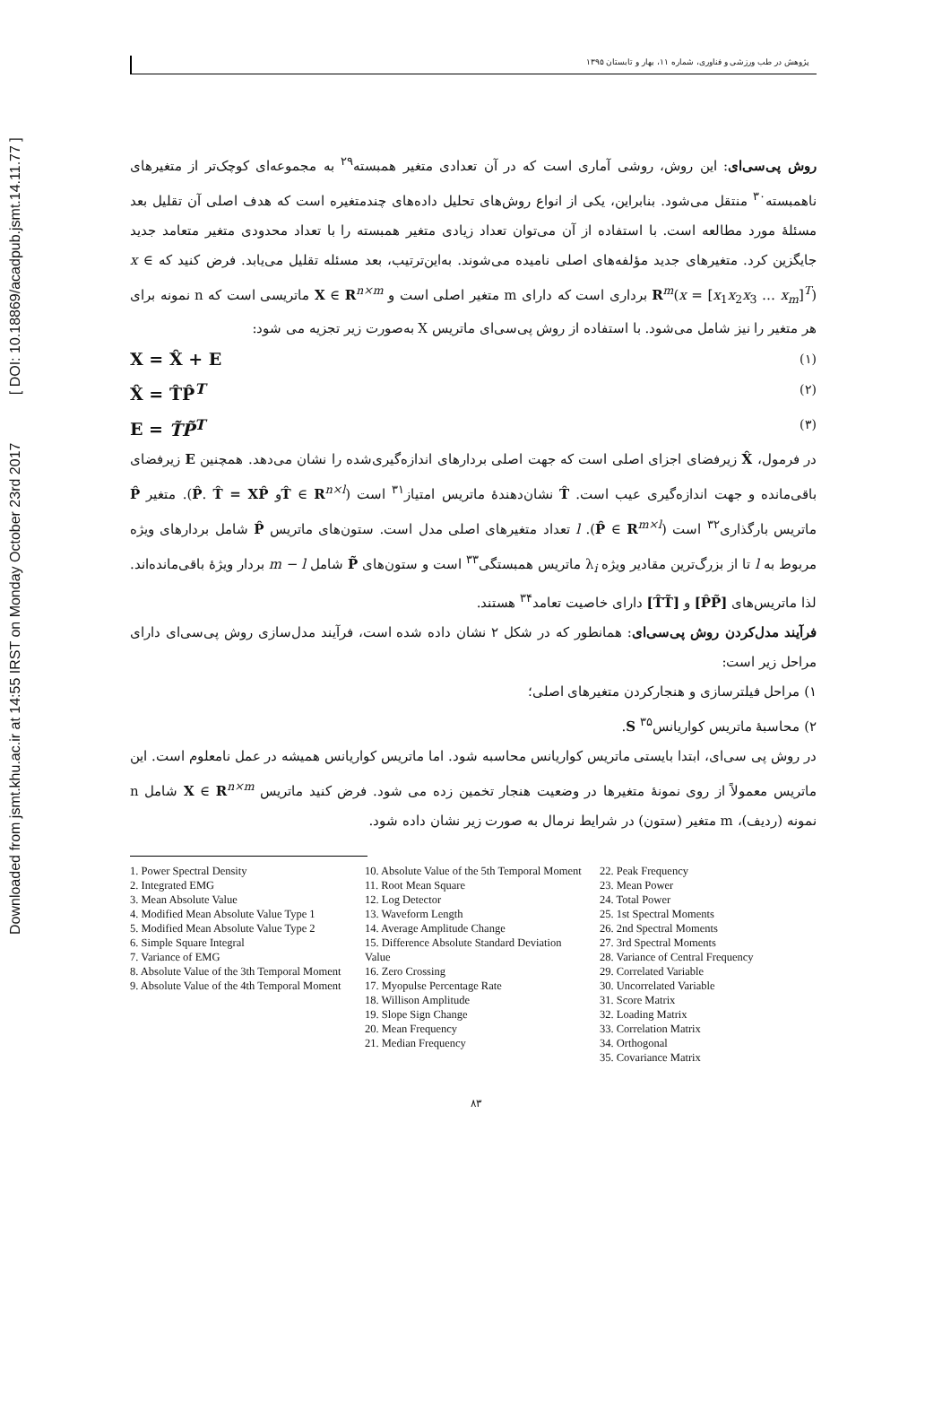Downloaded from jsmt.khu.ac.ir at 14:55 IRST on Monday October 23rd 2017 [ DOI: 10.18869/acadpub.jsmt.14.11.77 ]
پژوهش در طب ورزشی و فناوری، شماره ۱۱، بهار و تابستان ۱۳۹۵
روش پی‌سی‌ای: این روش، روشی آماری است که در آن تعدادی متغیر همبسته<sup>۲۹</sup> به مجموعه‌ای کوچک‌تر از متغیرهای ناهمبسته<sup>۳۰</sup> منتقل می‌شود. بنابراین، یکی از انواع روش‌های تحلیل داده‌های چندمتغیره است که هدف اصلی آن تقلیل بعد مسئلهٔ مورد مطالعه است. با استفاده از آن می‌توان تعداد زیادی متغیر همبسته را با تعداد محدودی متغیر متعامد جدید جایگزین کرد. متغیرهای جدید مؤلفه‌های اصلی نامیده می‌شوند. به‌این‌ترتیب، بعد مسئله تقلیل می‌یابد. فرض کنید که x ∈ R<sup>m</sup>(x = [x<sub>1</sub>x<sub>2</sub>x<sub>3</sub> … x<sub>m</sub>]<sup>T</sup>) برداری است که دارای m متغیر اصلی است و X ∈ R<sup>n×m</sup> ماتریسی است که n نمونه برای هر متغیر را نیز شامل می‌شود. با استفاده از روش پی‌سی‌ای ماتریس X به‌صورت زیر تجزیه می شود:
X = X̂ + E (۱)
X̂ = T̂P̂<sup>T</sup> (۲)
E = T̃P̃<sup>T</sup> (۳)
در فرمول، X̂ زیرفضای اجزای اصلی است که جهت اصلی بردارهای اندازه‌گیری‌شده را نشان می‌دهد. همچنین E زیرفضای باقی‌مانده و جهت اندازه‌گیری عیب است. T̂ نشان‌دهندهٔ ماتریس امتیاز<sup>۳۱</sup> است (T̂ ∈ R<sup>n×l</sup>و P̂. T̂ = XP̂). متغیر P̂ ماتریس بارگذاری<sup>۳۲</sup> است (P̂ ∈ R<sup>m×l</sup>). l تعداد متغیرهای اصلی مدل است. ستون‌های ماتریس P̂ شامل بردارهای ویژه مربوط به l تا از بزرگ‌ترین مقادیر ویژه λ<sub>i</sub> ماتریس همبستگی<sup>۳۳</sup> است و ستون‌های P̃ شامل m − l بردار ویژهٔ باقی‌مانده‌اند. لذا ماتریس‌های [P̂P̃] و [T̂T̃] دارای خاصیت تعامد<sup>۳۴</sup> هستند.
فرآیند مدل‌کردن روش پی‌سی‌ای: همانطور که در شکل ۲ نشان داده شده است، فرآیند مدل‌سازی روش پی‌سی‌ای دارای مراحل زیر است:
۱) مراحل فیلترسازی و هنجارکردن متغیرهای اصلی؛
۲) محاسبهٔ ماتریس کواریانس<sup>۳۵</sup> S.
در روش پی سی‌ای، ابتدا بایستی ماتریس کواریانس محاسبه شود. اما ماتریس کواریانس همیشه در عمل نامعلوم است. این ماتریس معمولاً از روی نمونهٔ متغیرها در وضعیت هنجار تخمین زده می شود. فرض کنید ماتریس X ∈ R<sup>n×m</sup> شامل n نمونه (ردیف)، m متغیر (ستون) در شرایط نرمال به صورت زیر نشان داده شود.
1. Power Spectral Density
2. Integrated EMG
3. Mean Absolute Value
4. Modified Mean Absolute Value Type 1
5. Modified Mean Absolute Value Type 2
6. Simple Square Integral
7. Variance of EMG
8. Absolute Value of the 3th Temporal Moment
9. Absolute Value of the 4th Temporal Moment
10. Absolute Value of the 5th Temporal Moment
11. Root Mean Square
12. Log Detector
13. Waveform Length
14. Average Amplitude Change
15. Difference Absolute Standard Deviation Value
16. Zero Crossing
17. Myopulse Percentage Rate
18. Willison Amplitude
19. Slope Sign Change
20. Mean Frequency
21. Median Frequency
22. Peak Frequency
23. Mean Power
24. Total Power
25. 1st Spectral Moments
26. 2nd Spectral Moments
27. 3rd Spectral Moments
28. Variance of Central Frequency
29. Correlated Variable
30. Uncorrelated Variable
31. Score Matrix
32. Loading Matrix
33. Correlation Matrix
34. Orthogonal
35. Covariance Matrix
۸۳